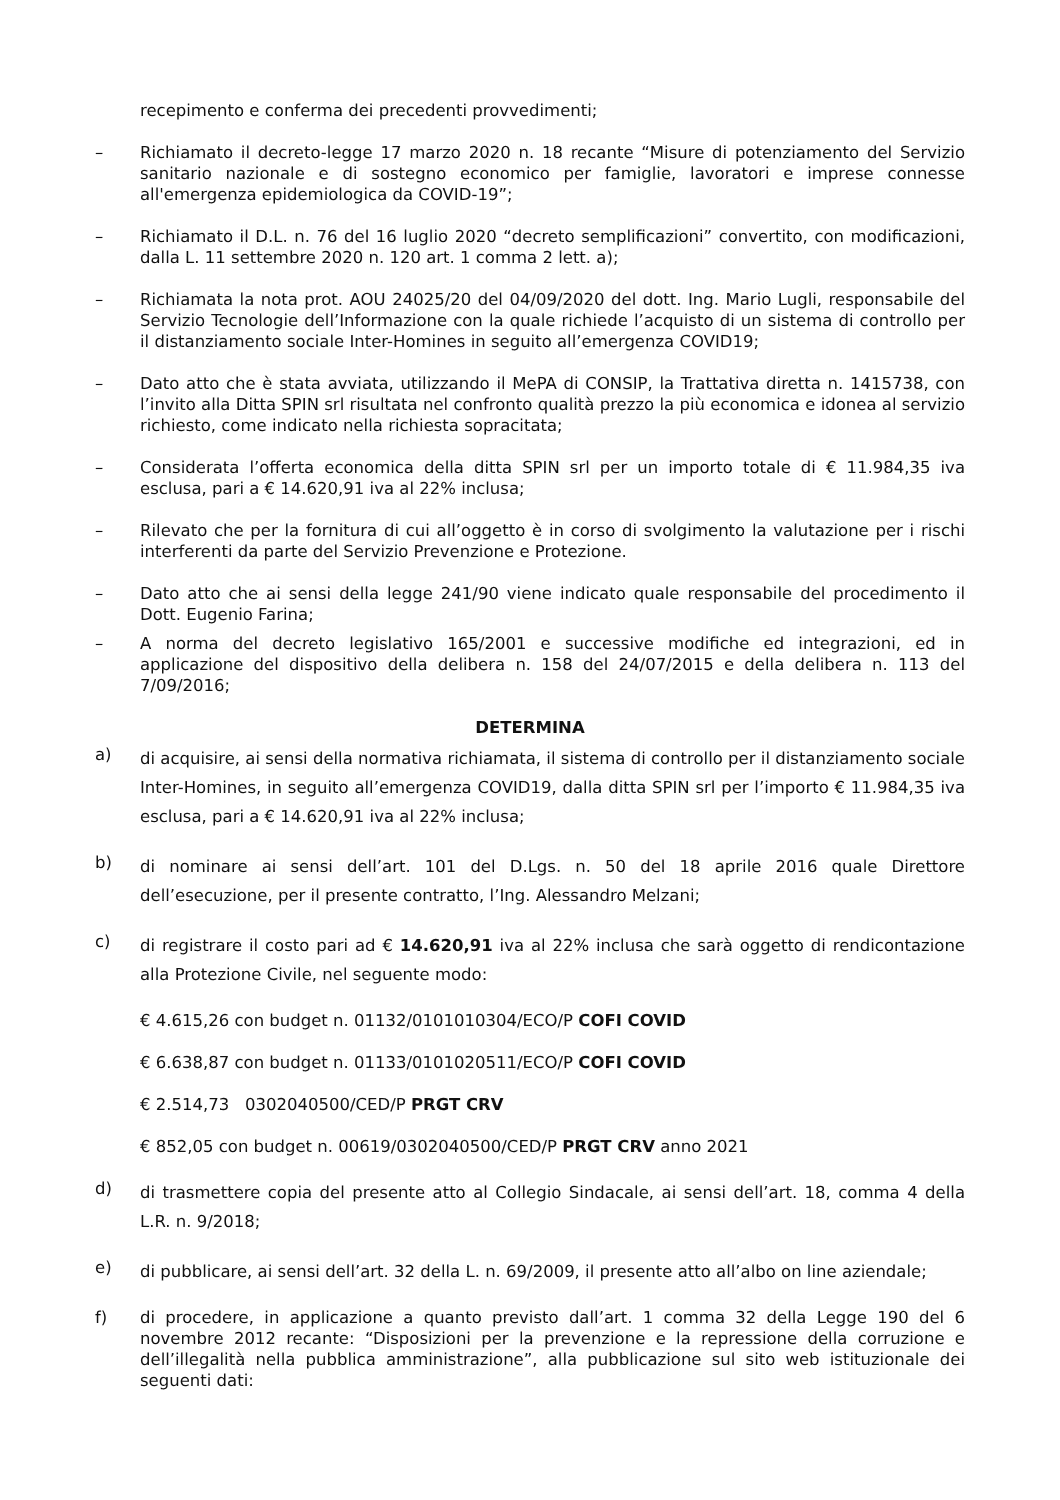recepimento e conferma dei precedenti provvedimenti;
– Richiamato il decreto-legge 17 marzo 2020 n. 18 recante “Misure di potenziamento del Servizio sanitario nazionale e di sostegno economico per famiglie, lavoratori e imprese connesse all'emergenza epidemiologica da COVID-19”;
– Richiamato il D.L. n. 76 del 16 luglio 2020 “decreto semplificazioni” convertito, con modificazioni, dalla L. 11 settembre 2020 n. 120 art. 1 comma 2 lett. a);
– Richiamata la nota prot. AOU 24025/20 del 04/09/2020 del dott. Ing. Mario Lugli, responsabile del Servizio Tecnologie dell’Informazione con la quale richiede l’acquisto di un sistema di controllo per il distanziamento sociale Inter-Homines in seguito all’emergenza COVID19;
– Dato atto che è stata avviata, utilizzando il MePA di CONSIP, la Trattativa diretta n. 1415738, con l’invito alla Ditta SPIN srl risultata nel confronto qualità prezzo la più economica e idonea al servizio richiesto, come indicato nella richiesta sopracitata;
– Considerata l’offerta economica della ditta SPIN srl per un importo totale di € 11.984,35 iva esclusa, pari a € 14.620,91 iva al 22% inclusa;
– Rilevato che per la fornitura di cui all’oggetto è in corso di svolgimento la valutazione per i rischi interferenti da parte del Servizio Prevenzione e Protezione.
– Dato atto che ai sensi della legge 241/90 viene indicato quale responsabile del procedimento il Dott. Eugenio Farina;
– A norma del decreto legislativo 165/2001 e successive modifiche ed integrazioni, ed in applicazione del dispositivo della delibera n. 158 del 24/07/2015 e della delibera n. 113 del 7/09/2016;
DETERMINA
a) di acquisire, ai sensi della normativa richiamata, il sistema di controllo per il distanziamento sociale Inter-Homines, in seguito all’emergenza COVID19, dalla ditta SPIN srl per l’importo € 11.984,35 iva esclusa, pari a € 14.620,91 iva al 22% inclusa;
b) di nominare ai sensi dell’art. 101 del D.Lgs. n. 50 del 18 aprile 2016 quale Direttore dell’esecuzione, per il presente contratto, l’Ing. Alessandro Melzani;
c) di registrare il costo pari ad € 14.620,91 iva al 22% inclusa che sarà oggetto di rendicontazione alla Protezione Civile, nel seguente modo:
€ 4.615,26 con budget n. 01132/0101010304/ECO/P COFI COVID
€ 6.638,87 con budget n. 01133/0101020511/ECO/P COFI COVID
€ 2.514,73 0302040500/CED/P PRGT CRV
€ 852,05 con budget n. 00619/0302040500/CED/P PRGT CRV anno 2021
d) di trasmettere copia del presente atto al Collegio Sindacale, ai sensi dell’art. 18, comma 4 della L.R. n. 9/2018;
e) di pubblicare, ai sensi dell’art. 32 della L. n. 69/2009, il presente atto all’albo on line aziendale;
f) di procedere, in applicazione a quanto previsto dall’art. 1 comma 32 della Legge 190 del 6 novembre 2012 recante: “Disposizioni per la prevenzione e la repressione della corruzione e dell’illegalità nella pubblica amministrazione”, alla pubblicazione sul sito web istituzionale dei seguenti dati: